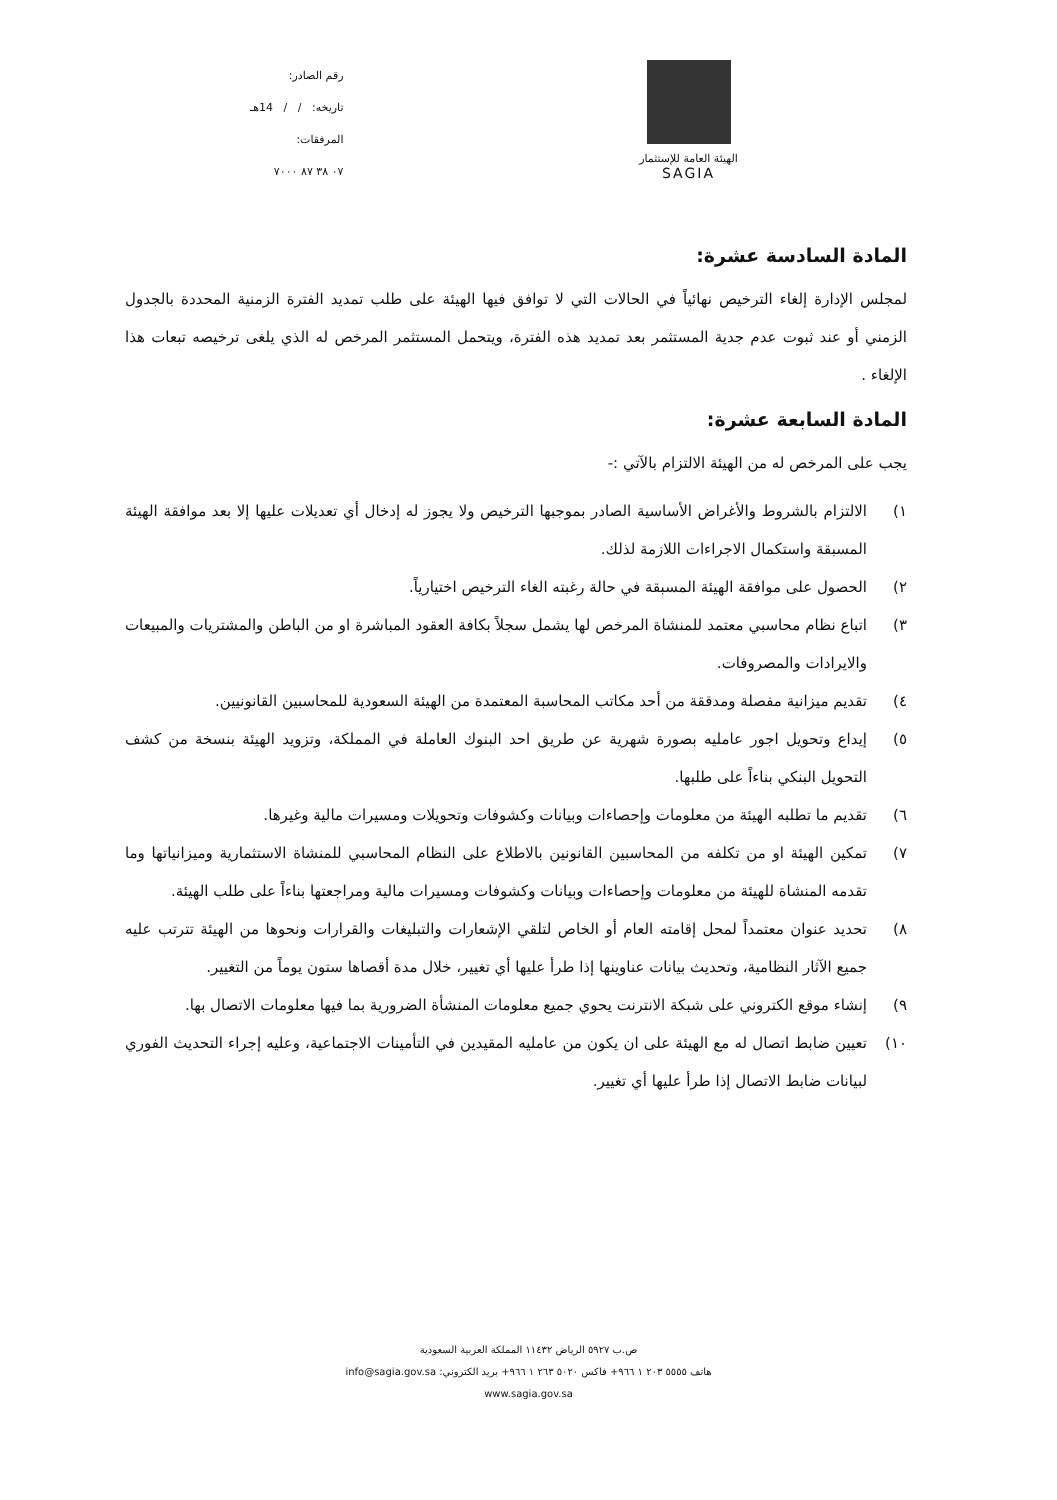الهيئة العامة للإستثمار
SAGIA
رقم الصادر:
تاريخه: / / 14هـ
المرفقات:
٠٧ ٣٨ ٨٧ ٧٠٠٠
المادة السادسة عشرة:
لمجلس الإدارة إلغاء الترخيص نهائياً في الحالات التي لا توافق فيها الهيئة على طلب تمديد الفترة الزمنية المحددة بالجدول الزمني أو عند ثبوت عدم جدية المستثمر بعد تمديد هذه الفترة، ويتحمل المستثمر المرخص له الذي يلغى ترخيصه تبعات هذا الإلغاء .
المادة السابعة عشرة:
يجب على المرخص له من الهيئة الالتزام بالآتي :-
١) الالتزام بالشروط والأغراض الأساسية الصادر بموجبها الترخيص ولا يجوز له إدخال أي تعديلات عليها إلا بعد موافقة الهيئة المسبقة واستكمال الاجراءات اللازمة لذلك.
٢) الحصول على موافقة الهيئة المسبقة في حالة رغبته الغاء الترخيص اختيارياً.
٣) اتباع نظام محاسبي معتمد للمنشاة المرخص لها يشمل سجلاً بكافة العقود المباشرة او من الباطن والمشتريات والمبيعات والايرادات والمصروفات.
٤) تقديم ميزانية مفصلة ومدققة من أحد مكاتب المحاسبة المعتمدة من الهيئة السعودية للمحاسبين القانونيين.
٥) إيداع وتحويل اجور عامليه بصورة شهرية عن طريق احد البنوك العاملة في المملكة، وتزويد الهيئة بنسخة من كشف التحويل البنكي بناءاً على طلبها.
٦) تقديم ما تطلبه الهيئة من معلومات وإحصاءات وبيانات وكشوفات وتحويلات ومسيرات مالية وغيرها.
٧) تمكين الهيئة او من تكلفه من المحاسبين القانونين بالاطلاع على النظام المحاسبي للمنشاة الاستثمارية وميزانياتها وما تقدمه المنشاة للهيئة من معلومات وإحصاءات وبيانات وكشوفات ومسيرات مالية ومراجعتها بناءاً على طلب الهيئة.
٨) تحديد عنوان معتمداً لمحل إقامته العام أو الخاص لتلقي الإشعارات والتبليغات والقرارات ونحوها من الهيئة تترتب عليه جميع الآثار النظامية، وتحديث بيانات عناوينها إذا طرأ عليها أي تغيير، خلال مدة أقصاها ستون يوماً من التغيير.
٩) إنشاء موقع الكتروني على شبكة الانترنت يحوي جميع معلومات المنشأة الضرورية بما فيها معلومات الاتصال بها.
١٠) تعيين ضابط اتصال له مع الهيئة على ان يكون من عامليه المقيدين في التأمينات الاجتماعية، وعليه إجراء التحديث الفوري لبيانات ضابط الاتصال إذا طرأ عليها أي تغيير.
ص.ب ٥٩٢٧ الرياض ١١٤٣٢ المملكة العربية السعودية
هاتف ٥٥٥٥ ٢٠٣ ١ ٩٦٦+ فاكس ٥٠٢٠ ٢٦٣ ١ ٩٦٦+ بريد الكتروني: info@sagia.gov.sa
www.sagia.gov.sa